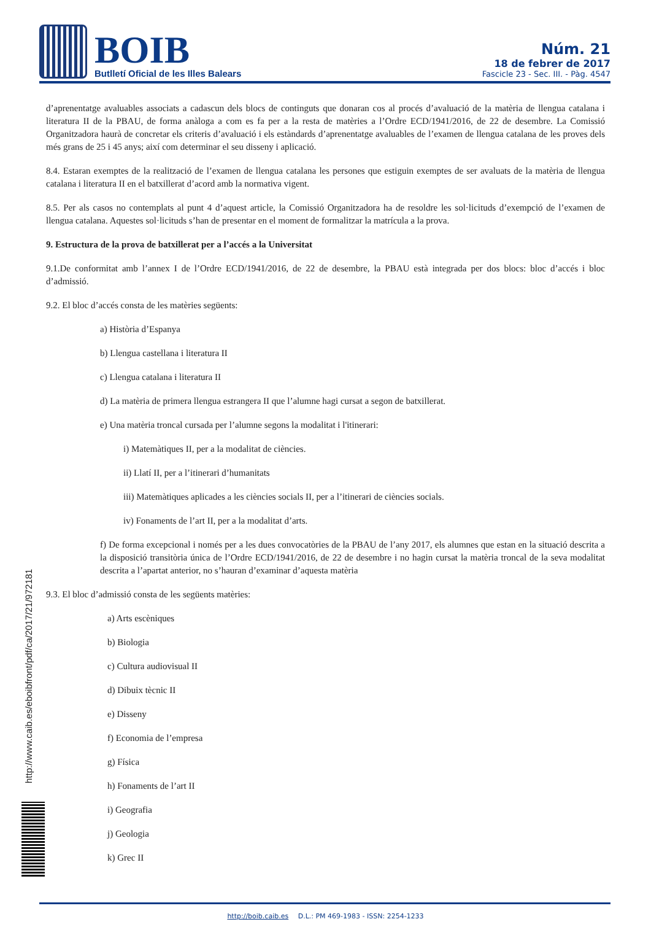BOIB
Butlletí Oficial de les Illes Balears
Núm. 21
18 de febrer de 2017
Fascicle 23 - Sec. III. - Pàg. 4547
d’aprenentatge avaluables associats a cadascun dels blocs de continguts que donaran cos al procés d’avaluació de la matèria de llengua catalana i literatura II de la PBAU, de forma anàloga a com es fa per a la resta de matèries a l’Ordre ECD/1941/2016, de 22 de desembre. La Comissió Organitzadora haurà de concretar els criteris d’avaluació i els estàndards d’aprenentatge avaluables de l’examen de llengua catalana de les proves dels més grans de 25 i 45 anys; així com determinar el seu disseny i aplicació.
8.4. Estaran exemptes de la realització de l’examen de llengua catalana les persones que estiguin exemptes de ser avaluats de la matèria de llengua catalana i literatura II en el batxillerat d’acord amb la normativa vigent.
8.5. Per als casos no contemplats al punt 4 d’aquest article, la Comissió Organitzadora ha de resoldre les sol·licituds d’exempció de l’examen de llengua catalana. Aquestes sol·licituds s’han de presentar en el moment de formalitzar la matrícula a la prova.
9. Estructura de la prova de batxillerat per a l’accés a la Universitat
9.1.De conformitat amb l’annex I de l’Ordre ECD/1941/2016, de 22 de desembre, la PBAU està integrada per dos blocs: bloc d’accés i bloc d’admissió.
9.2. El bloc d’accés consta de les matèries següents:
a) Història d’Espanya
b) Llengua castellana i literatura II
c) Llengua catalana i literatura II
d) La matèria de primera llengua estrangera II que l’alumne hagi cursat a segon de batxillerat.
e) Una matèria troncal cursada per l’alumne segons la modalitat i l'itinerari:
i) Matemàtiques II, per a la modalitat de ciències.
ii) Llatí II, per a l’itinerari d’humanitats
iii) Matemàtiques aplicades a les ciències socials II, per a l’itinerari de ciències socials.
iv) Fonaments de l’art II, per a la modalitat d’arts.
f) De forma excepcional i només per a les dues convocatòries de la PBAU de l’any 2017, els alumnes que estan en la situació descrita a la disposició transitòria única de l’Ordre ECD/1941/2016, de 22 de desembre i no hagin cursat la matèria troncal de la seva modalitat descrita a l’apartat anterior, no s’hauran d’examinar d’aquesta matèria
9.3. El bloc d’admissió consta de les següents matèries:
a) Arts escèniques
b) Biologia
c) Cultura audiovisual II
d) Dibuix tècnic II
e) Disseny
f) Economia de l’empresa
g) Física
h) Fonaments de l’art II
i) Geografia
j) Geologia
k) Grec II
http://www.caib.es/eboibfront/pdf/ca/2017/21/972181
http://boib.caib.es D.L.: PM 469-1983 - ISSN: 2254-1233